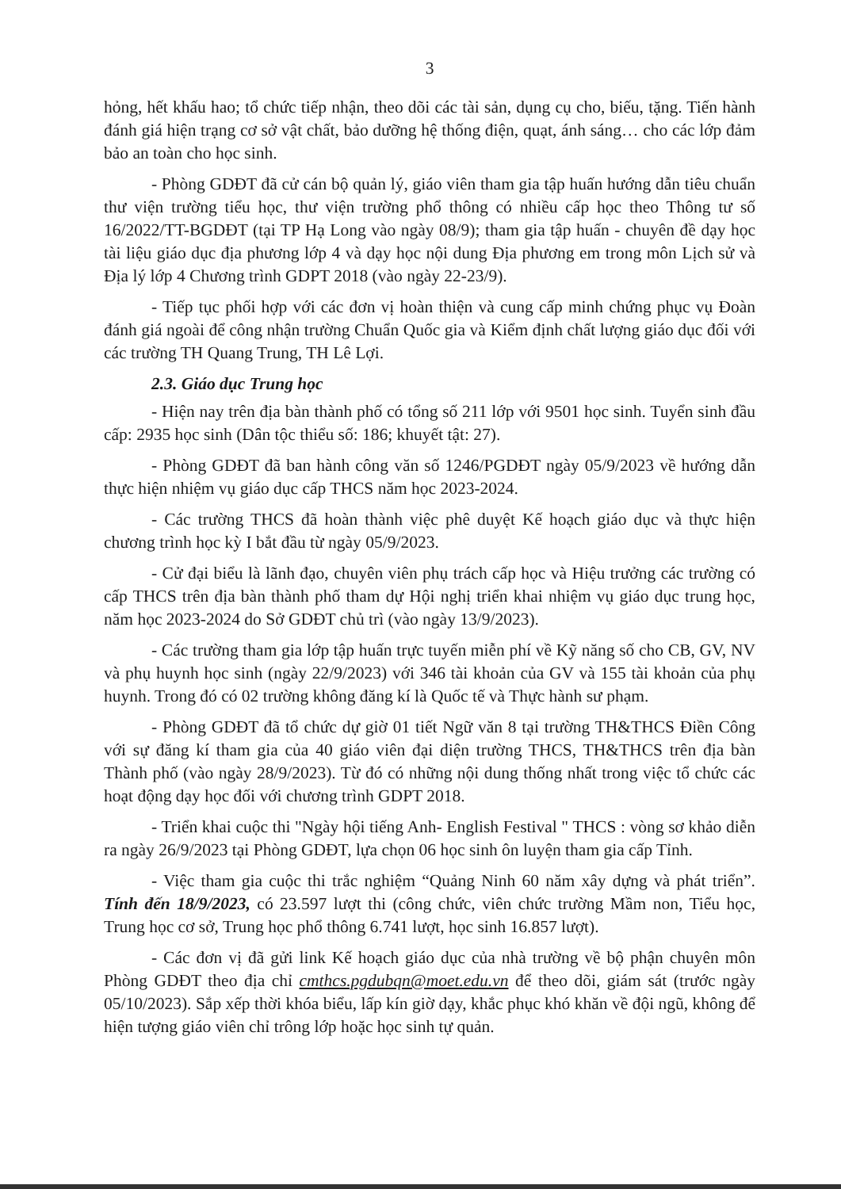3
hỏng, hết khấu hao; tổ chức tiếp nhận, theo dõi các tài sản, dụng cụ cho, biếu, tặng. Tiến hành đánh giá hiện trạng cơ sở vật chất, bảo dưỡng hệ thống điện, quạt, ánh sáng… cho các lớp đảm bảo an toàn cho học sinh.
- Phòng GDĐT đã cử cán bộ quản lý, giáo viên tham gia tập huấn hướng dẫn tiêu chuẩn thư viện trường tiểu học, thư viện trường phổ thông có nhiều cấp học theo Thông tư số 16/2022/TT-BGDĐT (tại TP Hạ Long vào ngày 08/9); tham gia tập huấn - chuyên đề dạy học tài liệu giáo dục địa phương lớp 4 và dạy học nội dung Địa phương em trong môn Lịch sử và Địa lý lớp 4 Chương trình GDPT 2018 (vào ngày 22-23/9).
- Tiếp tục phối hợp với các đơn vị hoàn thiện và cung cấp minh chứng phục vụ Đoàn đánh giá ngoài để công nhận trường Chuẩn Quốc gia và Kiểm định chất lượng giáo dục đối với các trường TH Quang Trung, TH Lê Lợi.
2.3. Giáo dục Trung học
- Hiện nay trên địa bàn thành phố có tổng số 211 lớp với 9501 học sinh. Tuyển sinh đầu cấp: 2935 học sinh (Dân tộc thiểu số: 186; khuyết tật: 27).
- Phòng GDĐT đã ban hành công văn số 1246/PGDĐT ngày 05/9/2023 về hướng dẫn thực hiện nhiệm vụ giáo dục cấp THCS năm học 2023-2024.
- Các trường THCS đã hoàn thành việc phê duyệt Kế hoạch giáo dục và thực hiện chương trình học kỳ I bắt đầu từ ngày 05/9/2023.
- Cử đại biểu là lãnh đạo, chuyên viên phụ trách cấp học và Hiệu trưởng các trường có cấp THCS trên địa bàn thành phố tham dự Hội nghị triển khai nhiệm vụ giáo dục trung học, năm học 2023-2024 do Sở GDĐT chủ trì (vào ngày 13/9/2023).
- Các trường tham gia lớp tập huấn trực tuyến miễn phí về Kỹ năng số cho CB, GV, NV và phụ huynh học sinh (ngày 22/9/2023) với 346 tài khoản của GV và 155 tài khoản của phụ huynh. Trong đó có 02 trường không đăng kí là Quốc tế và Thực hành sư phạm.
- Phòng GDĐT đã tổ chức dự giờ 01 tiết Ngữ văn 8 tại trường TH&THCS Điền Công với sự đăng kí tham gia của 40 giáo viên đại diện trường THCS, TH&THCS trên địa bàn Thành phố (vào ngày 28/9/2023). Từ đó có những nội dung thống nhất trong việc tổ chức các hoạt động dạy học đối với chương trình GDPT 2018.
- Triển khai cuộc thi "Ngày hội tiếng Anh- English Festival " THCS : vòng sơ khảo diễn ra ngày 26/9/2023 tại Phòng GDĐT, lựa chọn 06 học sinh ôn luyện tham gia cấp Tỉnh.
- Việc tham gia cuộc thi trắc nghiệm “Quảng Ninh 60 năm xây dựng và phát triển”. Tính đến 18/9/2023, có 23.597 lượt thi (công chức, viên chức trường Mầm non, Tiểu học, Trung học cơ sở, Trung học phổ thông 6.741 lượt, học sinh 16.857 lượt).
- Các đơn vị đã gửi link Kế hoạch giáo dục của nhà trường về bộ phận chuyên môn Phòng GDĐT theo địa chỉ cmthcs.pgdubqn@moet.edu.vn để theo dõi, giám sát (trước ngày 05/10/2023). Sắp xếp thời khóa biểu, lấp kín giờ dạy, khắc phục khó khăn về đội ngũ, không để hiện tượng giáo viên chỉ trông lớp hoặc học sinh tự quản.